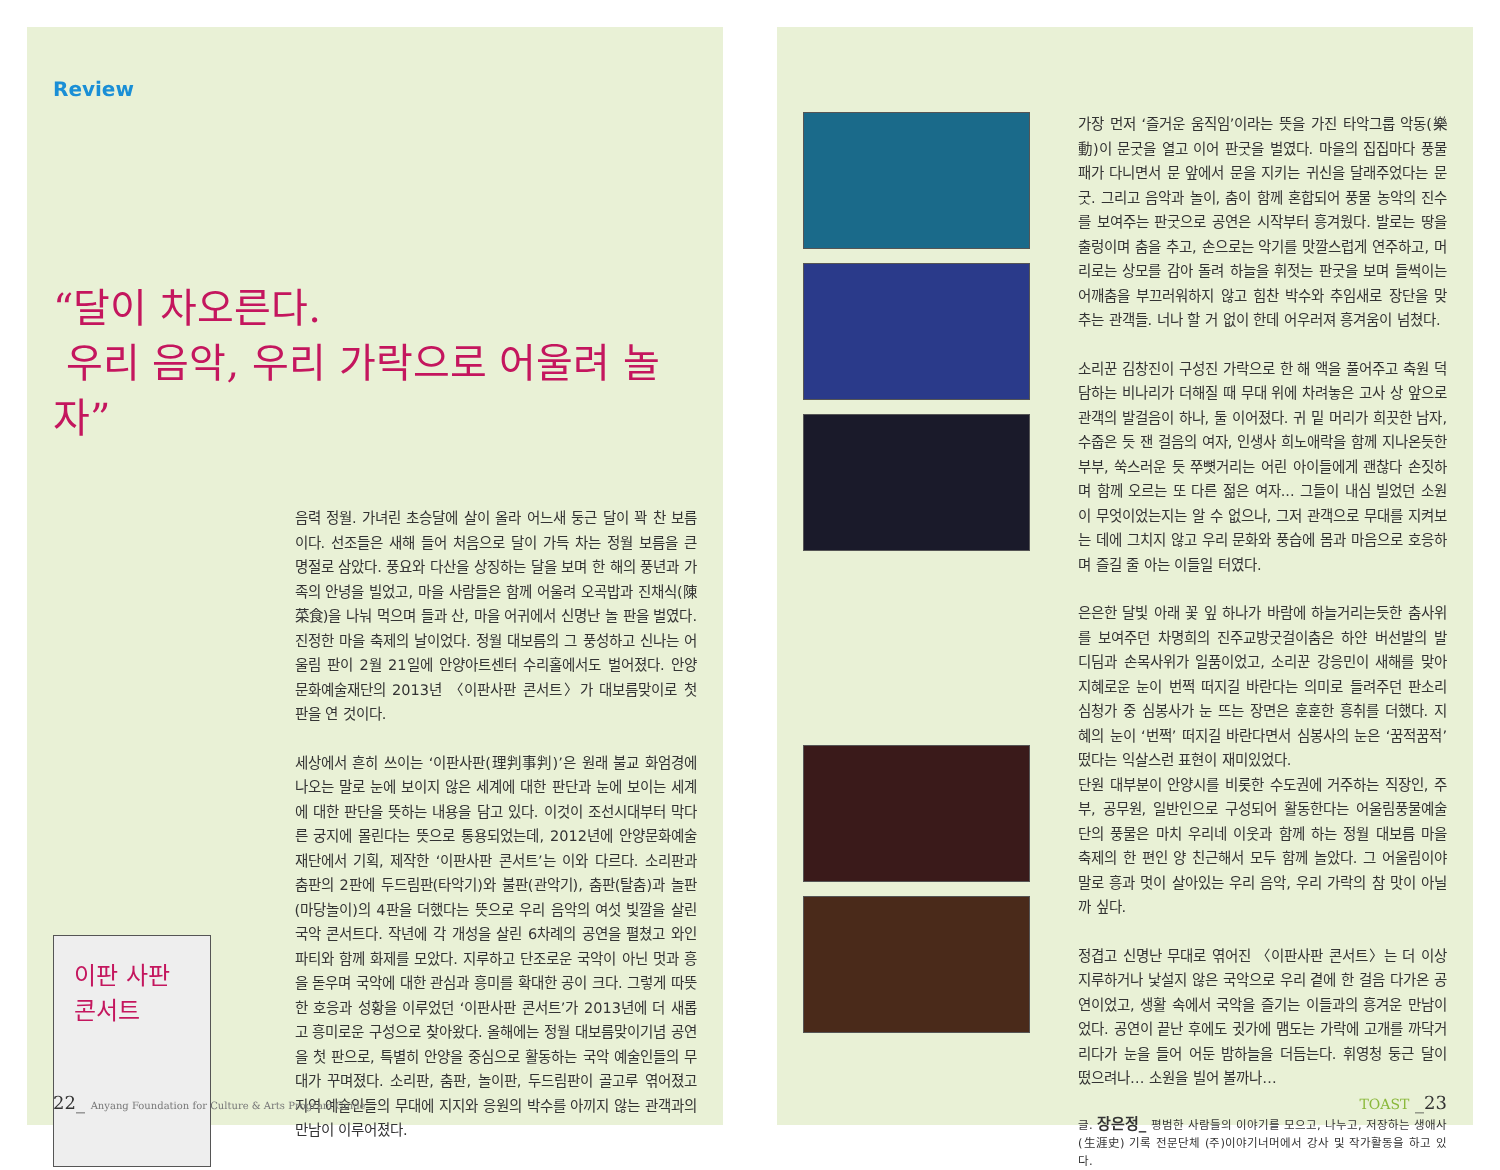Review
“달이 차오른다.
우리 음악, 우리 가락으로 어울려 놀자”
이판 사판 콘서트
음력 정월. 가녀린 초승달에 살이 올라 어느새 둥근 달이 꽉 찬 보름이다. 선조들은 새해 들어 처음으로 달이 가득 차는 정월 보름을 큰 명절로 삼았다. 풍요와 다산을 상징하는 달을 보며 한 해의 풍년과 가족의 안녕을 빌었고, 마을 사람들은 함께 어울려 오곡밥과 진채식(陳菜食)을 나눠 먹으며 들과 산, 마을 어귀에서 신명난 놀 판을 벌였다. 진정한 마을 축제의 날이었다. 정월 대보름의 그 풍성하고 신나는 어울림 판이 2월 21일에 안양아트센터 수리홀에서도 벌어졌다. 안양문화예술재단의 2013년 〈이판사판 콘서트〉가 대보름맞이로 첫 판을 연 것이다.
세상에서 흔히 쓰이는 ‘이판사판(理判事判)’은 원래 불교 화엄경에 나오는 말로 눈에 보이지 않은 세계에 대한 판단과 눈에 보이는 세계에 대한 판단을 뜻하는 내용을 담고 있다. 이것이 조선시대부터 막다른 궁지에 몰린다는 뜻으로 통용되었는데, 2012년에 안양문화예술재단에서 기획, 제작한 ‘이판사판 콘서트’는 이와 다르다. 소리판과 춤판의 2판에 두드림판(타악기)와 불판(관악기), 춤판(탈춤)과 놀판(마당놀이)의 4판을 더했다는 뜻으로 우리 음악의 여섯 빛깔을 살린 국악 콘서트다. 작년에 각 개성을 살린 6차례의 공연을 펼쳤고 와인 파티와 함께 화제를 모았다. 지루하고 단조로운 국악이 아닌 멋과 흥을 돋우며 국악에 대한 관심과 흥미를 확대한 공이 크다. 그렇게 따뜻한 호응과 성황을 이루었던 ‘이판사판 콘서트’가 2013년에 더 새롭고 흥미로운 구성으로 찾아왔다. 올해에는 정월 대보름맞이기념 공연을 첫 판으로, 특별히 안양을 중심으로 활동하는 국악 예술인들의 무대가 꾸며졌다. 소리판, 춤판, 놀이판, 두드림판이 골고루 엮어졌고 지역 예술인들의 무대에 지지와 응원의 박수를 아끼지 않는 관객과의 만남이 이루어졌다.
22_ Anyang Foundation for Culture & Arts Program Guide
가장 먼저 ‘즐거운 움직임’이라는 뜻을 가진 타악그룹 악동(樂動)이 문굿을 열고 이어 판굿을 벌였다. 마을의 집집마다 풍물패가 다니면서 문 앞에서 문을 지키는 귀신을 달래주었다는 문굿. 그리고 음악과 놀이, 춤이 함께 혼합되어 풍물 농악의 진수를 보여주는 판굿으로 공연은 시작부터 흥겨웠다. 발로는 땅을 출렁이며 춤을 추고, 손으로는 악기를 맛깔스럽게 연주하고, 머리로는 상모를 감아 돌려 하늘을 휘젓는 판굿을 보며 들썩이는 어깨춤을 부끄러워하지 않고 힘찬 박수와 추임새로 장단을 맞추는 관객들. 너나 할 거 없이 한데 어우러져 흥겨움이 넘쳤다.
소리꾼 김창진이 구성진 가락으로 한 해 액을 풀어주고 축원 덕담하는 비나리가 더해질 때 무대 위에 차려놓은 고사 상 앞으로 관객의 발걸음이 하나, 둘 이어졌다. 귀 밑 머리가 희끗한 남자, 수줍은 듯 잰 걸음의 여자, 인생사 희노애락을 함께 지나온듯한 부부, 쑥스러운 듯 쭈뼛거리는 어린 아이들에게 괜찮다 손짓하며 함께 오르는 또 다른 젊은 여자... 그들이 내심 빌었던 소원이 무엇이었는지는 알 수 없으나, 그저 관객으로 무대를 지켜보는 데에 그치지 않고 우리 문화와 풍습에 몸과 마음으로 호응하며 즐길 줄 아는 이들일 터였다.
은은한 달빛 아래 꽃 잎 하나가 바람에 하늘거리는듯한 춤사위를 보여주던 차명희의 진주교방굿걸이춤은 하얀 버선발의 발 디딤과 손목사위가 일품이었고, 소리꾼 강응민이 새해를 맞아 지혜로운 눈이 번쩍 떠지길 바란다는 의미로 들려주던 판소리 심청가 중 심봉사가 눈 뜨는 장면은 훈훈한 흥취를 더했다. 지혜의 눈이 ‘번쩍’ 떠지길 바란다면서 심봉사의 눈은 ‘꿈적꿈적’ 떴다는 익살스런 표현이 재미있었다.
단원 대부분이 안양시를 비롯한 수도권에 거주하는 직장인, 주부, 공무원, 일반인으로 구성되어 활동한다는 어울림풍물예술단의 풍물은 마치 우리네 이웃과 함께 하는 정월 대보름 마을 축제의 한 편인 양 친근해서 모두 함께 놀았다. 그 어울림이야말로 흥과 멋이 살아있는 우리 음악, 우리 가락의 참 맛이 아닐까 싶다.
정겹고 신명난 무대로 엮어진 〈이판사판 콘서트〉는 더 이상 지루하거나 낯설지 않은 국악으로 우리 곁에 한 걸음 다가온 공연이었고, 생활 속에서 국악을 즐기는 이들과의 흥겨운 만남이었다. 공연이 끝난 후에도 귓가에 맴도는 가락에 고개를 까닥거리다가 눈을 들어 어둔 밤하늘을 더듬는다. 휘영청 둥근 달이 떴으려나… 소원을 빌어 볼까나…
글. 장은정_ 평범한 사람들의 이야기를 모으고, 나누고, 저장하는 생애사(生涯史) 기록 전문단체 (주)이야기너머에서 강사 및 작가활동을 하고 있다.
TOAST _23